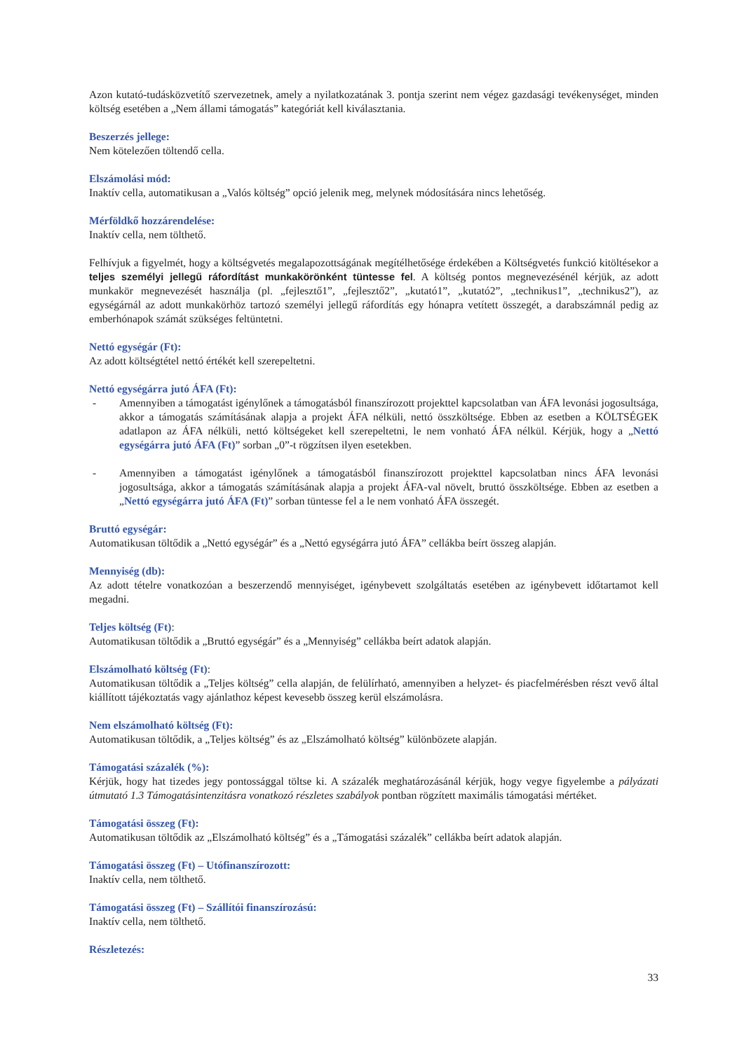Azon kutató-tudásközvetítő szervezetnek, amely a nyilatkozatának 3. pontja szerint nem végez gazdasági tevékenységet, minden költség esetében a „Nem állami támogatás” kategóriát kell kiválasztania.
Beszerzés jellege:
Nem kötelezően töltendő cella.
Elszámolási mód:
Inaktív cella, automatikusan a „Valós költség” opció jelenik meg, melynek módosítására nincs lehetőség.
Mérföldkő hozzárendelése:
Inaktív cella, nem tölthető.
Felhívjuk a figyelmét, hogy a költségvetés megalapozottságának megítélhetősége érdekében a Költségvetés funkció kitöltésekor a teljes személyi jellegű ráfordítást munkakörönként tüntesse fel. A költség pontos megnevezésénél kérjük, az adott munkakör megnevezését használja (pl. „fejlesztő1”, „fejlesztő2”, „kutató1”, „kutató2”, „technikus1”, „technikus2”), az egységárnál az adott munkakörhöz tartozó személyi jellegű ráfordítás egy hónapra vetített összegét, a darabszámnál pedig az emberhónapok számát szükséges feltüntetni.
Nettó egységár (Ft):
Az adott költségtétel nettó értékét kell szerepeltetni.
Nettó egységárra jutó ÁFA (Ft):
- Amennyiben a támogatást igénylőnek a támogatásból finanszírozott projekttel kapcsolatban van ÁFA levonási jogosultsága, akkor a támogatás számításának alapja a projekt ÁFA nélküli, nettó összköltsége. Ebben az esetben a KÖLTSÉGEK adatlapon az ÁFA nélküli, nettó költségeket kell szerepeltetni, le nem vonható ÁFA nélkül. Kérjük, hogy a „Nettó egységárra jutó ÁFA (Ft)” sorban „0”-t rögzítsen ilyen esetekben.
- Amennyiben a támogatást igénylőnek a támogatásból finanszírozott projekttel kapcsolatban nincs ÁFA levonási jogosultsága, akkor a támogatás számításának alapja a projekt ÁFA-val növelt, bruttó összköltsége. Ebben az esetben a „Nettó egységárra jutó ÁFA (Ft)” sorban tüntesse fel a le nem vonható ÁFA összegét.
Bruttó egységár:
Automatikusan töltődik a „Nettó egységár” és a „Nettó egységárra jutó ÁFA” cellákba beírt összeg alapján.
Mennyiség (db):
Az adott tételre vonatkozóan a beszerzendő mennyiséget, igénybevett szolgáltatás esetében az igénybevett időtartamot kell megadni.
Teljes költség (Ft):
Automatikusan töltődik a „Bruttó egységár” és a „Mennyiség” cellákba beírt adatok alapján.
Elszámolható költség (Ft):
Automatikusan töltődik a „Teljes költség” cella alapján, de felülírható, amennyiben a helyzet- és piacfelmérésben részt vevő által kiállított tájékoztatás vagy ajánlathoz képest kevesebb összeg kerül elszámolásra.
Nem elszámolható költség (Ft):
Automatikusan töltődik, a „Teljes költség” és az „Elszámolható költség” különbözete alapján.
Támogatási százalék (%):
Kérjük, hogy hat tizedes jegy pontossággal töltse ki. A százalék meghatározásánál kérjük, hogy vegye figyelembe a pályázati útmutató 1.3 Támogatásintenzitásra vonatkozó részletes szabályok pontban rögzített maximális támogatási mértéket.
Támogatási összeg (Ft):
Automatikusan töltődik az „Elszámolható költség” és a „Támogatási százalék” cellákba beírt adatok alapján.
Támogatási összeg (Ft) – Utófinanszírozott:
Inaktív cella, nem tölthető.
Támogatási összeg (Ft) – Szállítói finanszírozású:
Inaktív cella, nem tölthető.
Részletezés:
33